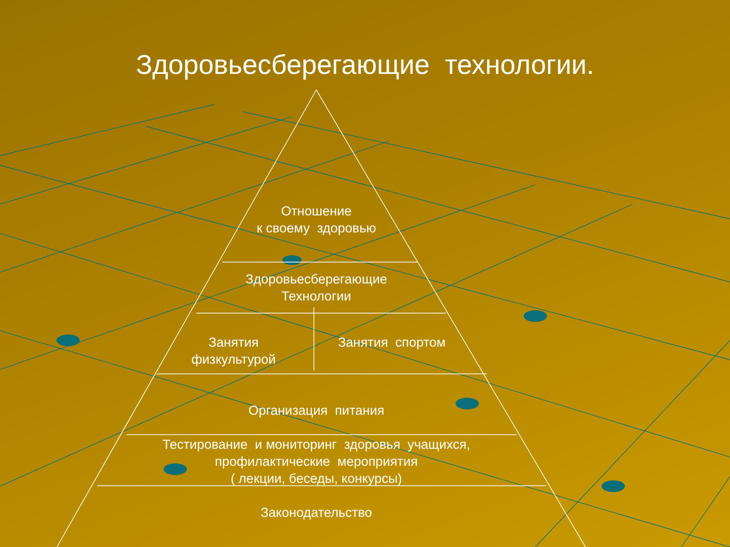Здоровьесберегающие технологии.
Отношение
к своему здоровью
Здоровьесберегающие
Технологии
Занятия
физкультурой
Занятия спортом
Организация питания
Тестирование и мониторинг здоровья учащихся,
профилактические мероприятия
( лекции, беседы, конкурсы)
Законодательство